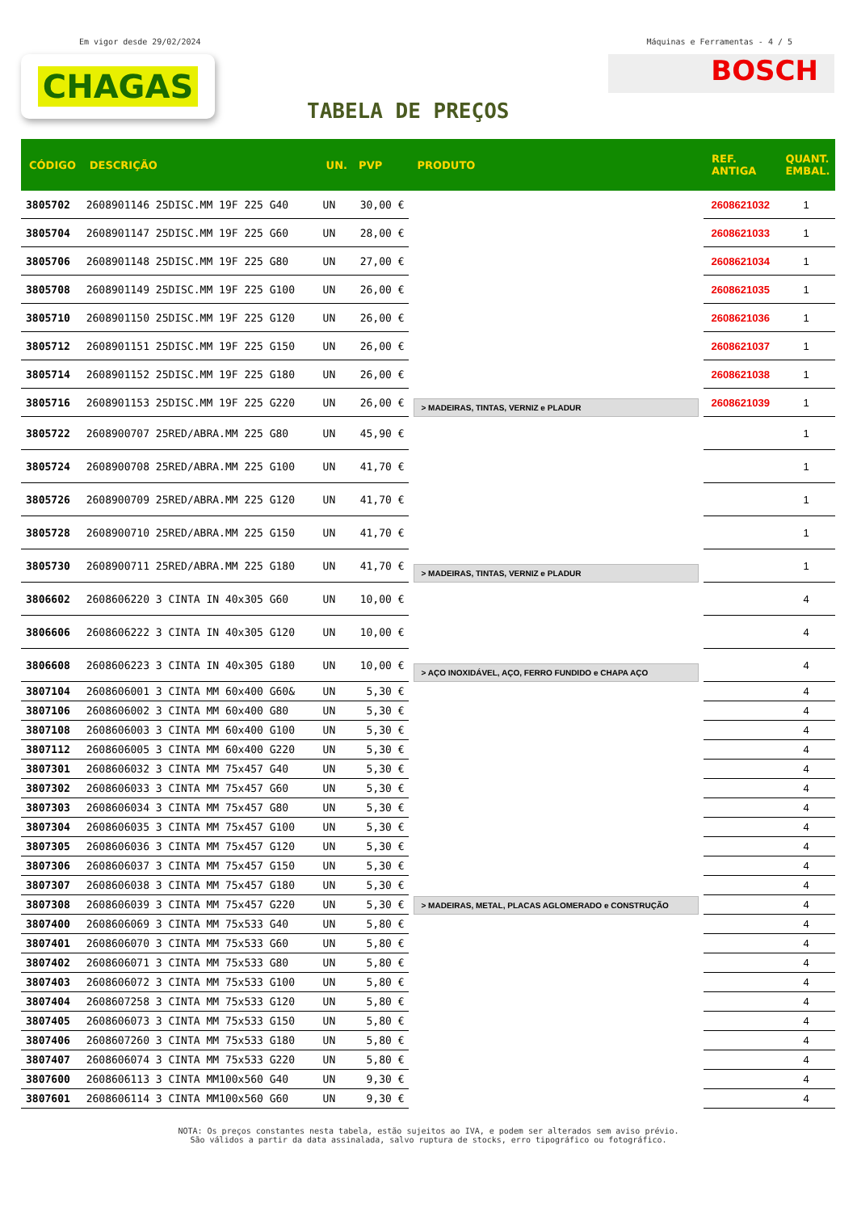Em vigor desde 29/02/2024 Máquinas e Ferramentas - 4 / 5
CHAGAS
BOSCH
TABELA DE PREÇOS
| CÓDIGO | DESCRIÇÃO | UN. | PVP | PRODUTO | REF. ANTIGA | QUANT. EMBAL. |
| --- | --- | --- | --- | --- | --- | --- |
| 3805702 | 2608901146 25DISC.MM 19F 225 G40 | UN | 30,00 € | > MADEIRAS, TINTAS, VERNIZ e PLADUR | 2608621032 | 1 |
| 3805704 | 2608901147 25DISC.MM 19F 225 G60 | UN | 28,00 € | | 2608621033 | 1 |
| 3805706 | 2608901148 25DISC.MM 19F 225 G80 | UN | 27,00 € | | 2608621034 | 1 |
| 3805708 | 2608901149 25DISC.MM 19F 225 G100 | UN | 26,00 € | | 2608621035 | 1 |
| 3805710 | 2608901150 25DISC.MM 19F 225 G120 | UN | 26,00 € | | 2608621036 | 1 |
| 3805712 | 2608901151 25DISC.MM 19F 225 G150 | UN | 26,00 € | | 2608621037 | 1 |
| 3805714 | 2608901152 25DISC.MM 19F 225 G180 | UN | 26,00 € | | 2608621038 | 1 |
| 3805716 | 2608901153 25DISC.MM 19F 225 G220 | UN | 26,00 € | | 2608621039 | 1 |
| 3805722 | 2608900707 25RED/ABRA.MM 225 G80 | UN | 45,90 € | > MADEIRAS, TINTAS, VERNIZ e PLADUR | | 1 |
| 3805724 | 2608900708 25RED/ABRA.MM 225 G100 | UN | 41,70 € | | | 1 |
| 3805726 | 2608900709 25RED/ABRA.MM 225 G120 | UN | 41,70 € | | | 1 |
| 3805728 | 2608900710 25RED/ABRA.MM 225 G150 | UN | 41,70 € | | | 1 |
| 3805730 | 2608900711 25RED/ABRA.MM 225 G180 | UN | 41,70 € | | | 1 |
| 3806602 | 2608606220 3 CINTA IN 40x305 G60 | UN | 10,00 € | > AÇO INOXIDÁVEL, AÇO, FERRO FUNDIDO e CHAPA AÇO | | 4 |
| 3806606 | 2608606222 3 CINTA IN 40x305 G120 | UN | 10,00 € | | | 4 |
| 3806608 | 2608606223 3 CINTA IN 40x305 G180 | UN | 10,00 € | | | 4 |
| 3807104 | 2608606001 3 CINTA MM 60x400 G60& | UN | 5,30 € | > MADEIRAS, METAL, PLACAS AGLOMERADO e CONSTRUÇÃO | | 4 |
| 3807106 | 2608606002 3 CINTA MM 60x400 G80 | UN | 5,30 € | | | 4 |
| 3807108 | 2608606003 3 CINTA MM 60x400 G100 | UN | 5,30 € | | | 4 |
| 3807112 | 2608606005 3 CINTA MM 60x400 G220 | UN | 5,30 € | | | 4 |
| 3807301 | 2608606032 3 CINTA MM 75x457 G40 | UN | 5,30 € | | | 4 |
| 3807302 | 2608606033 3 CINTA MM 75x457 G60 | UN | 5,30 € | | | 4 |
| 3807303 | 2608606034 3 CINTA MM 75x457 G80 | UN | 5,30 € | | | 4 |
| 3807304 | 2608606035 3 CINTA MM 75x457 G100 | UN | 5,30 € | | | 4 |
| 3807305 | 2608606036 3 CINTA MM 75x457 G120 | UN | 5,30 € | | | 4 |
| 3807306 | 2608606037 3 CINTA MM 75x457 G150 | UN | 5,30 € | | | 4 |
| 3807307 | 2608606038 3 CINTA MM 75x457 G180 | UN | 5,30 € | | | 4 |
| 3807308 | 2608606039 3 CINTA MM 75x457 G220 | UN | 5,30 € | | | 4 |
| 3807400 | 2608606069 3 CINTA MM 75x533 G40 | UN | 5,80 € | | | 4 |
| 3807401 | 2608606070 3 CINTA MM 75x533 G60 | UN | 5,80 € | | | 4 |
| 3807402 | 2608606071 3 CINTA MM 75x533 G80 | UN | 5,80 € | | | 4 |
| 3807403 | 2608606072 3 CINTA MM 75x533 G100 | UN | 5,80 € | | | 4 |
| 3807404 | 2608607258 3 CINTA MM 75x533 G120 | UN | 5,80 € | | | 4 |
| 3807405 | 2608606073 3 CINTA MM 75x533 G150 | UN | 5,80 € | | | 4 |
| 3807406 | 2608607260 3 CINTA MM 75x533 G180 | UN | 5,80 € | | | 4 |
| 3807407 | 2608606074 3 CINTA MM 75x533 G220 | UN | 5,80 € | | | 4 |
| 3807600 | 2608606113 3 CINTA MM100x560 G40 | UN | 9,30 € | | | 4 |
| 3807601 | 2608606114 3 CINTA MM100x560 G60 | UN | 9,30 € | | | 4 |
NOTA: Os preços constantes nesta tabela, estão sujeitos ao IVA, e podem ser alterados sem aviso prévio.
São válidos a partir da data assinalada, salvo ruptura de stocks, erro tipográfico ou fotográfico.